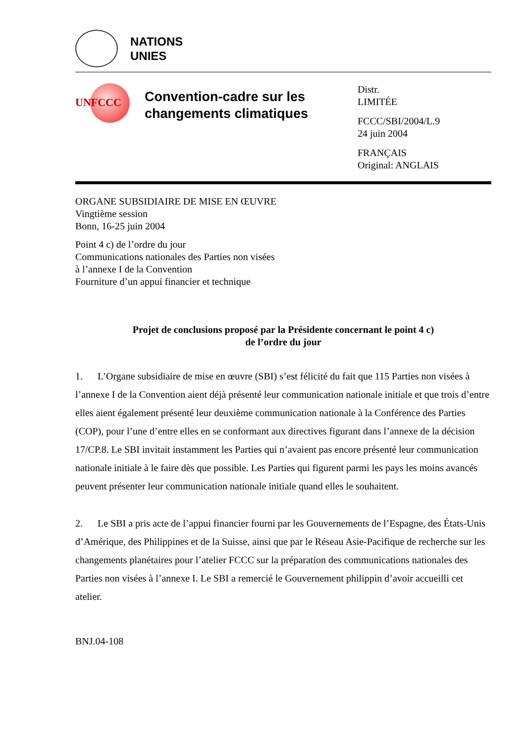NATIONS
UNIES
UNFCCC
Convention-cadre sur les changements climatiques
Distr.
LIMITÉE
FCCC/SBI/2004/L.9
24 juin 2004
FRANÇAIS
Original: ANGLAIS
ORGANE SUBSIDIAIRE DE MISE EN ŒUVRE
Vingtième session
Bonn, 16-25 juin 2004
Point 4 c) de l’ordre du jour
Communications nationales des Parties non visées
à l’annexe I de la Convention
Fourniture d’un appui financier et technique
Projet de conclusions proposé par la Présidente concernant le point 4 c)
de l’ordre du jour
1. L’Organe subsidiaire de mise en œuvre (SBI) s’est félicité du fait que 115 Parties non visées à l’annexe I de la Convention aient déjà présenté leur communication nationale initiale et que trois d’entre elles aient également présenté leur deuxième communication nationale à la Conférence des Parties (COP), pour l’une d’entre elles en se conformant aux directives figurant dans l’annexe de la décision 17/CP.8. Le SBI invitait instamment les Parties qui n’avaient pas encore présenté leur communication nationale initiale à le faire dès que possible. Les Parties qui figurent parmi les pays les moins avancés peuvent présenter leur communication nationale initiale quand elles le souhaitent.
2. Le SBI a pris acte de l’appui financier fourni par les Gouvernements de l’Espagne, des États-Unis d’Amérique, des Philippines et de la Suisse, ainsi que par le Réseau Asie-Pacifique de recherche sur les changements planétaires pour l’atelier FCCC sur la préparation des communications nationales des Parties non visées à l’annexe I. Le SBI a remercié le Gouvernement philippin d’avoir accueilli cet atelier.
BNJ.04-108